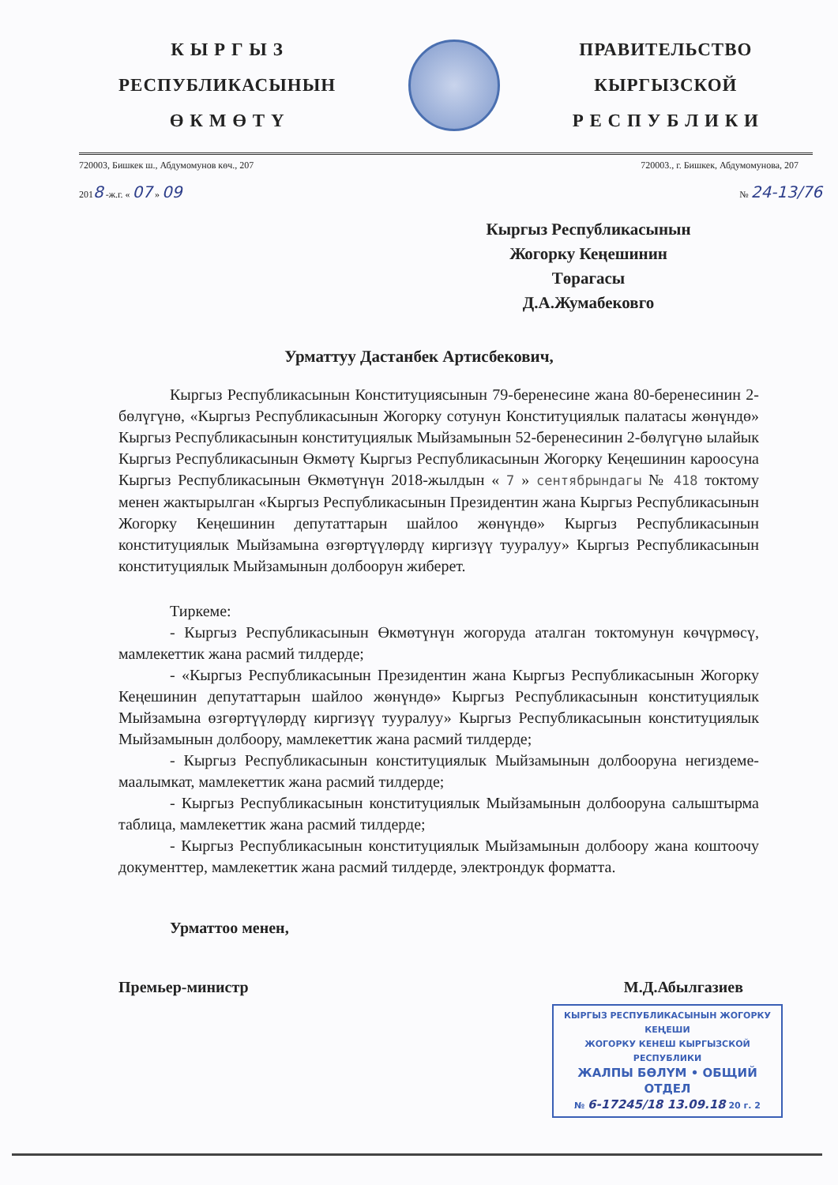К Ы Р Г Ы З
РЕСПУБЛИКАСЫНЫН
Ө К М Ө Т Ү
ПРАВИТЕЛЬСТВО
КЫРГЫЗСКОЙ
Р Е С П У Б Л И К И
720003, Бишкек ш., Абдумомунов көч., 207 720003., г. Бишкек, Абдумомунова, 207
2018 -ж.г. « 07 » 09 № 24-13/76
Кыргыз Республикасынын
Жогорку Кеңешинин
Төрагасы
Д.А.Жумабековго
Урматтуу Дастанбек Артисбекович,
Кыргыз Республикасынын Конституциясынын 79-беренесине жана 80-беренесинин 2-бөлүгүнө, «Кыргыз Республикасынын Жогорку сотунун Конституциялык палатасы жөнүндө» Кыргыз Республикасынын конституциялык Мыйзамынын 52-беренесинин 2-бөлүгүнө ылайык Кыргыз Республикасынын Өкмөтү Кыргыз Республикасынын Жогорку Кеңешинин кароосуна Кыргыз Республикасынын Өкмөтүнүн 2018-жылдын « 7 » сентябрындагы № 418 токтому менен жактырылган «Кыргыз Республикасынын Президентин жана Кыргыз Республикасынын Жогорку Кеңешинин депутаттарын шайлоо жөнүндө» Кыргыз Республикасынын конституциялык Мыйзамына өзгөртүүлөрдү киргизүү тууралуу» Кыргыз Республикасынын конституциялык Мыйзамынын долбоорун жиберет.
Тиркеме:
- Кыргыз Республикасынын Өкмөтүнүн жогоруда аталган токтомунун көчүрмөсү, мамлекеттик жана расмий тилдерде;
- «Кыргыз Республикасынын Президентин жана Кыргыз Республикасынын Жогорку Кеңешинин депутаттарын шайлоо жөнүндө» Кыргыз Республикасынын конституциялык Мыйзамына өзгөртүүлөрдү киргизүү тууралуу» Кыргыз Республикасынын конституциялык Мыйзамынын долбоору, мамлекеттик жана расмий тилдерде;
- Кыргыз Республикасынын конституциялык Мыйзамынын долбооруна негиздеме-маалымкат, мамлекеттик жана расмий тилдерде;
- Кыргыз Республикасынын конституциялык Мыйзамынын долбооруна салыштырма таблица, мамлекеттик жана расмий тилдерде;
- Кыргыз Республикасынын конституциялык Мыйзамынын долбоору жана коштоочу документтер, мамлекеттик жана расмий тилдерде, электрондук форматта.
Урматтоо менен,
Премьер-министр М.Д.Абылгазиев
КЫРГЫЗ РЕСПУБЛИКАСЫНЫН ЖОГОРКУ КЕҢЕШИ
ЖОГОРКУ КЕНЕШ КЫРГЫЗСКОЙ РЕСПУБЛИКИ
ЖАЛПЫ БӨЛҮМ • ОБЩИЙ ОТДЕЛ
№ 6-17245/18 13.09.18 20 г. 2